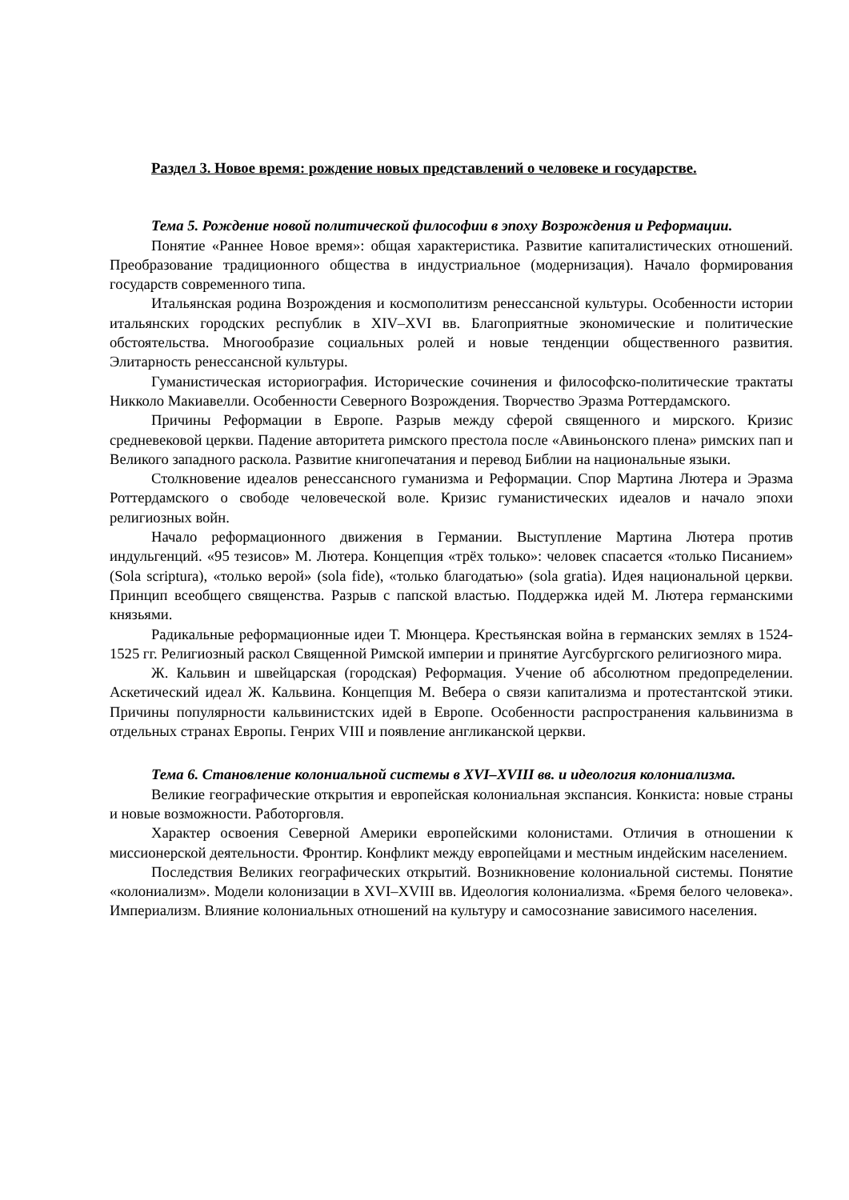Раздел 3. Новое время: рождение новых представлений о человеке и государстве.
Тема 5. Рождение новой политической философии в эпоху Возрождения и Реформации.
Понятие «Раннее Новое время»: общая характеристика. Развитие капиталистических отношений. Преобразование традиционного общества в индустриальное (модернизация). Начало формирования государств современного типа.
Итальянская родина Возрождения и космополитизм ренессансной культуры. Особенности истории итальянских городских республик в XIV–XVI вв. Благоприятные экономические и политические обстоятельства. Многообразие социальных ролей и новые тенденции общественного развития. Элитарность ренессансной культуры.
Гуманистическая историография. Исторические сочинения и философско-политические трактаты Никколо Макиавелли. Особенности Северного Возрождения. Творчество Эразма Роттердамского.
Причины Реформации в Европе. Разрыв между сферой священного и мирского. Кризис средневековой церкви. Падение авторитета римского престола после «Авиньонского плена» римских пап и Великого западного раскола. Развитие книгопечатания и перевод Библии на национальные языки.
Столкновение идеалов ренессансного гуманизма и Реформации. Спор Мартина Лютера и Эразма Роттердамского о свободе человеческой воле. Кризис гуманистических идеалов и начало эпохи религиозных войн.
Начало реформационного движения в Германии. Выступление Мартина Лютера против индульгенций. «95 тезисов» М. Лютера. Концепция «трёх только»: человек спасается «только Писанием» (Sola scriptura), «только верой» (sola fide), «только благодатью» (sola gratia). Идея национальной церкви. Принцип всеобщего священства. Разрыв с папской властью. Поддержка идей М. Лютера германскими князьями.
Радикальные реформационные идеи Т. Мюнцера. Крестьянская война в германских землях в 1524-1525 гг. Религиозный раскол Священной Римской империи и принятие Аугсбургского религиозного мира.
Ж. Кальвин и швейцарская (городская) Реформация. Учение об абсолютном предопределении. Аскетический идеал Ж. Кальвина. Концепция М. Вебера о связи капитализма и протестантской этики. Причины популярности кальвинистских идей в Европе. Особенности распространения кальвинизма в отдельных странах Европы. Генрих VIII и появление англиканской церкви.
Тема 6. Становление колониальной системы в XVI–XVIII вв. и идеология колониализма.
Великие географические открытия и европейская колониальная экспансия. Конкиста: новые страны и новые возможности. Работорговля.
Характер освоения Северной Америки европейскими колонистами. Отличия в отношении к миссионерской деятельности. Фронтир. Конфликт между европейцами и местным индейским населением.
Последствия Великих географических открытий. Возникновение колониальной системы. Понятие «колониализм». Модели колонизации в XVI–XVIII вв. Идеология колониализма. «Бремя белого человека». Империализм. Влияние колониальных отношений на культуру и самосознание зависимого населения.